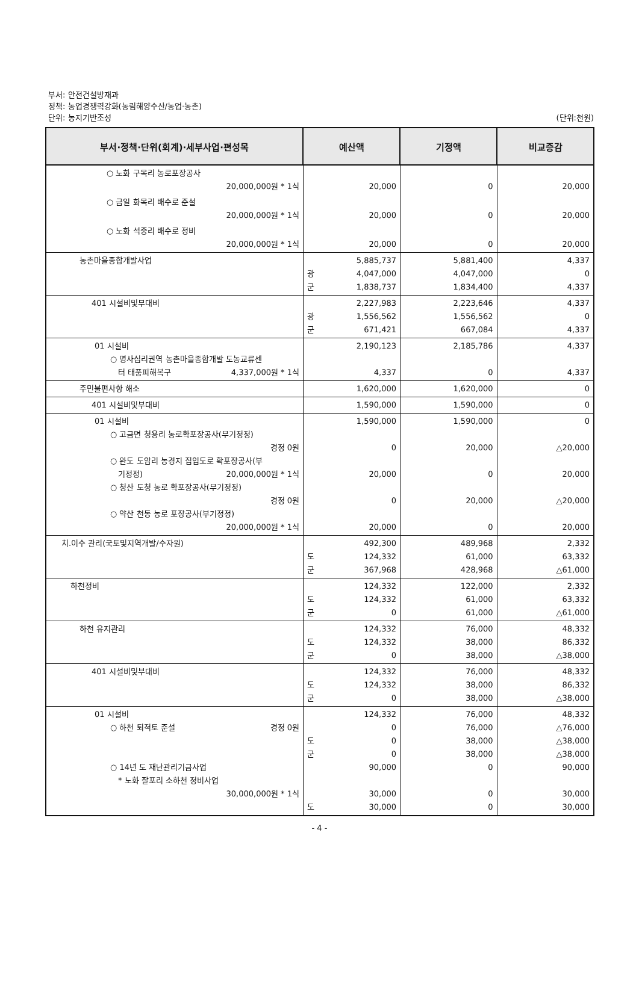부서: 안전건설방재과
정책: 농업경쟁력강화(농림해양수산/농업·농촌)
단위: 농지기반조성
(단위:천원)
| 부서·정책·단위(회계)·세부사업·편성목 | 예산액 | 기정액 | 비교증감 |
| --- | --- | --- | --- |
| ○ 노화 구목리 농로포장공사 20,000,000원 * 1식 | 20,000 | 0 | 20,000 |
| ○ 금일 화목리 배수로 준설 20,000,000원 * 1식 | 20,000 | 0 | 20,000 |
| ○ 노화 석중리 배수로 정비 20,000,000원 * 1식 | 20,000 | 0 | 20,000 |
| 농촌마을종합개발사업 | 5,885,737 광 4,047,000 군 1,838,737 | 5,881,400 4,047,000 1,834,400 | 4,337 0 4,337 |
| 401 시설비및부대비 | 2,227,983 광 1,556,562 군 671,421 | 2,223,646 1,556,562 667,084 | 4,337 0 4,337 |
| 01 시설비 ○ 명사십리권역 농촌마을종합개발 도농교류센 터 태풍피해복구 4,337,000원 * 1식 | 2,190,123 4,337 | 2,185,786 0 | 4,337 4,337 |
| 주민불편사항 해소 | 1,620,000 | 1,620,000 | 0 |
| 401 시설비및부대비 | 1,590,000 | 1,590,000 | 0 |
| 01 시설비 ○ 고금면 청용리 농로확포장공사(부기정정) 경정 0원 ○ 완도 도암리 농경지 집입도로 확포장공사(부 기정정) 20,000,000원 * 1식 ○ 청산 도청 농로 확포장공사(부기정정) 경정 0원 ○ 약산 천동 농로 포장공사(부기정정) 20,000,000원 * 1식 | 1,590,000 0 20,000 0 20,000 | 1,590,000 20,000 0 20,000 0 | 0 △20,000 20,000 △20,000 20,000 |
| 치.이수 관리(국토및지역개발/수자원) | 492,300 도 124,332 군 367,968 | 489,968 61,000 428,968 | 2,332 63,332 △61,000 |
| 하천정비 | 124,332 도 124,332 군 0 | 122,000 61,000 61,000 | 2,332 63,332 △61,000 |
| 하천 유지관리 | 124,332 도 124,332 군 0 | 76,000 38,000 38,000 | 48,332 86,332 △38,000 |
| 401 시설비및부대비 | 124,332 도 124,332 군 0 | 76,000 38,000 38,000 | 48,332 86,332 △38,000 |
| 01 시설비 ○ 하천 퇴적토 준설 경정 0원 ○ 14년 도 재난관리기금사업 * 노화 잘포리 소하천 정비사업 30,000,000원 * 1식 | 124,332 0 도 0 군 0 90,000 30,000 도 30,000 | 76,000 76,000 38,000 38,000 0 0 0 | 48,332 △76,000 △38,000 △38,000 90,000 30,000 30,000 |
- 4 -